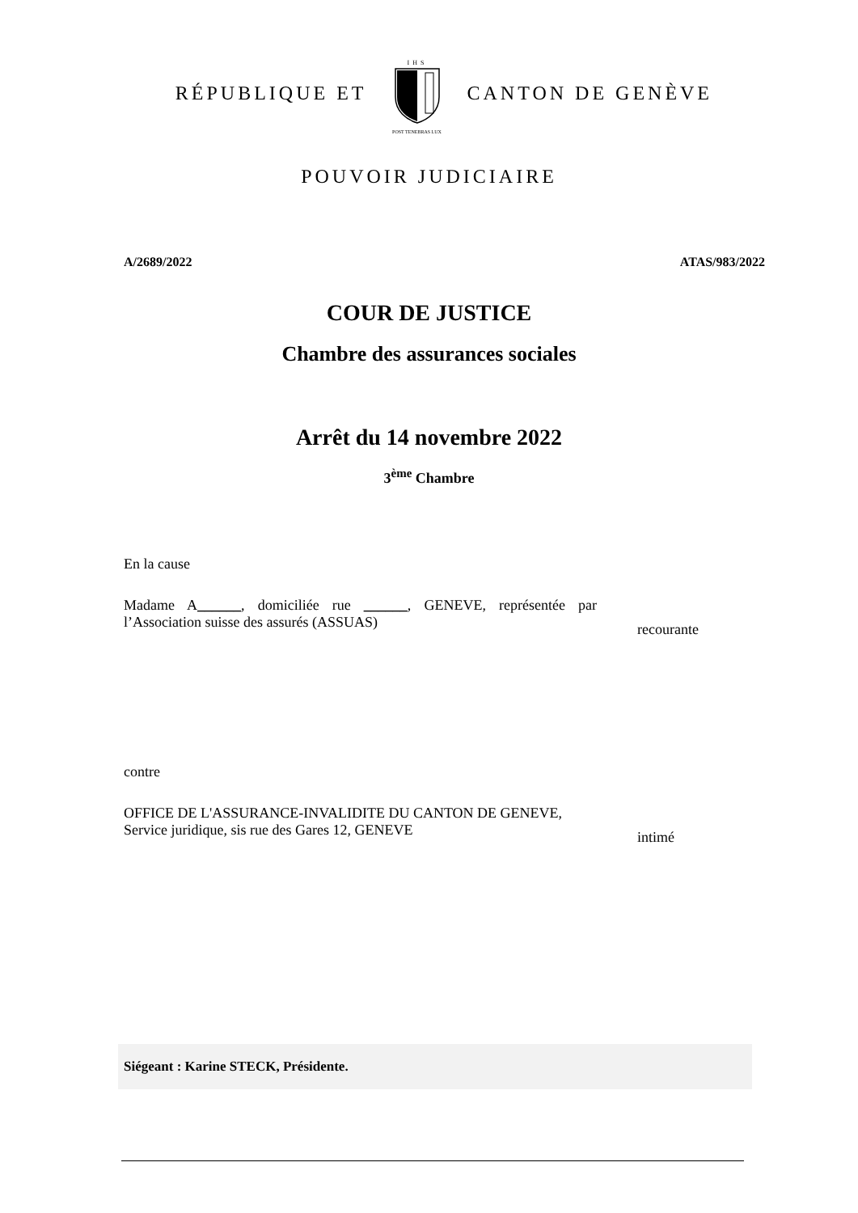RÉPUBLIQUE ET
IHS
POST TENEBRAS LUX
CANTON DE GENÈVE
POUVOIR JUDICIAIRE
A/2689/2022 ATAS/983/2022
COUR DE JUSTICE
Chambre des assurances sociales
Arrêt du 14 novembre 2022
3<sup>ème</sup> Chambre
En la cause
Madame A______, domiciliée rue ______, GENEVE, représentée par l’Association suisse des assurés (ASSUAS)
recourante
contre
OFFICE DE L'ASSURANCE-INVALIDITE DU CANTON DE GENEVE, Service juridique, sis rue des Gares 12, GENEVE
intimé
Siégeant : Karine STECK, Présidente.